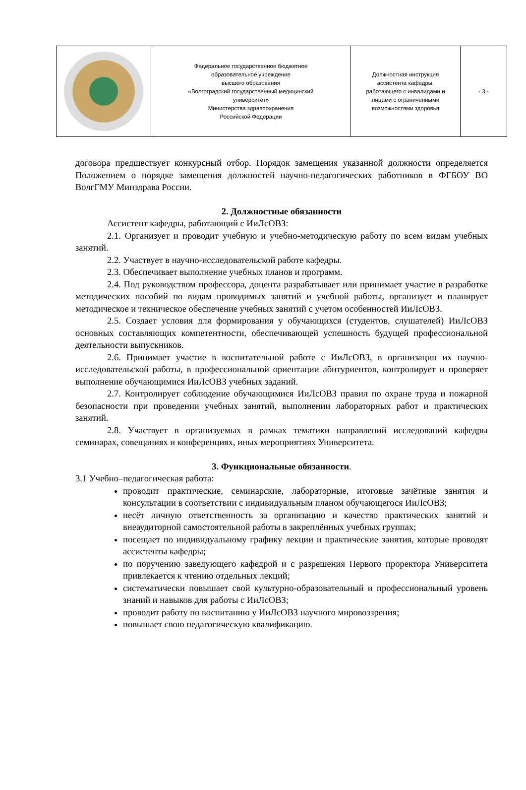| | Федеральное государственное бюджетное образовательное учреждение высшего образования «Волгоградский государственный медицинский университет» Министерства здравоохранения Российской Федерации | Должностная инструкция ассистента кафедры, работающего с инвалидами и лицами с ограниченными возможностями здоровья | - 3 - |
договора предшествует конкурсный отбор. Порядок замещения указанной должности определяется Положением о порядке замещения должностей научно-педагогических работников в ФГБОУ ВО ВолгГМУ Минздрава России.
2. Должностные обязанности
Ассистент кафедры, работающий с ИиЛсОВЗ:
2.1. Организует и проводит учебную и учебно-методическую работу по всем видам учебных занятий.
2.2. Участвует в научно-исследовательской работе кафедры.
2.3. Обеспечивает выполнение учебных планов и программ.
2.4. Под руководством профессора, доцента разрабатывает или принимает участие в разработке методических пособий по видам проводимых занятий и учебной работы, организует и планирует методическое и техническое обеспечение учебных занятий с учетом особенностей ИиЛсОВЗ.
2.5. Создает условия для формирования у обучающихся (студентов, слушателей) ИиЛсОВЗ основных составляющих компетентности, обеспечивающей успешность будущей профессиональной деятельности выпускников.
2.6. Принимает участие в воспитательной работе с ИиЛсОВЗ, в организации их научно-исследовательской работы, в профессиональной ориентации абитуриентов, контролирует и проверяет выполнение обучающимися ИиЛсОВЗ учебных заданий.
2.7. Контролирует соблюдение обучающимися ИиЛсОВЗ правил по охране труда и пожарной безопасности при проведении учебных занятий, выполнении лабораторных работ и практических занятий.
2.8. Участвует в организуемых в рамках тематики направлений исследований кафедры семинарах, совещаниях и конференциях, иных мероприятиях Университета.
3. Функциональные обязанности.
3.1 Учебно–педагогическая работа:
проводит практические, семинарские, лабораторные, итоговые зачётные занятия и консультации в соответствии с индивидуальным планом обучающегося ИиЛсОВЗ;
несёт личную ответственность за организацию и качество практических занятий и внеаудиторной самостоятельной работы в закреплённых учебных группах;
посещает по индивидуальному графику лекции и практические занятия, которые проводят ассистенты кафедры;
по поручению заведующего кафедрой и с разрешения Первого проректора Университета привлекается к чтению отдельных лекций;
систематически повышает свой культурно-образовательный и профессиональный уровень знаний и навыков для работы с ИиЛсОВЗ;
проводит работу по воспитанию у ИиЛсОВЗ научного мировоззрения;
повышает свою педагогическую квалификацию.